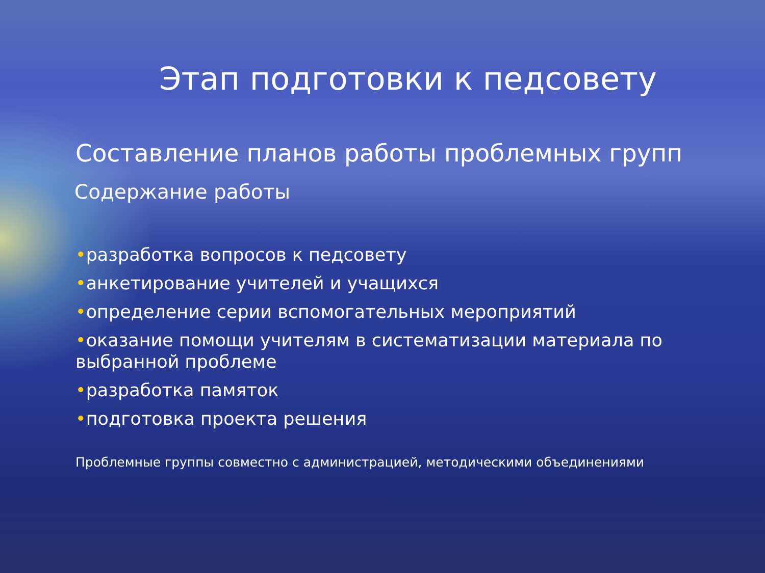Этап подготовки к педсовету
Составление планов работы проблемных групп
Содержание работы
•разработка вопросов к педсовету
•анкетирование учителей и учащихся
•определение серии вспомогательных мероприятий
•оказание помощи учителям в систематизации материала по выбранной проблеме
•разработка памяток
•подготовка проекта решения
Проблемные группы совместно с администрацией, методическими объединениями